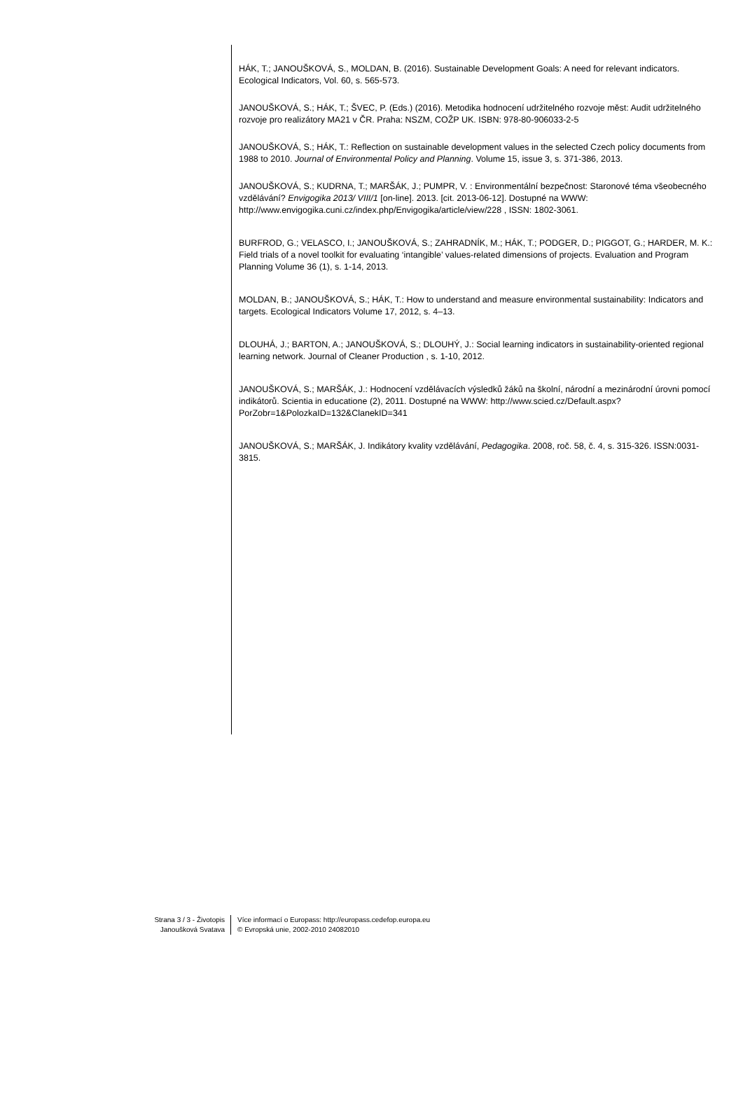HÁK, T.; JANOUŠKOVÁ, S., MOLDAN, B. (2016). Sustainable Development Goals: A need for relevant indicators. Ecological Indicators, Vol. 60, s. 565-573.
JANOUŠKOVÁ, S.; HÁK, T.; ŠVEC, P. (Eds.) (2016). Metodika hodnocení udržitelného rozvoje měst: Audit udržitelného rozvoje pro realizátory MA21 v ČR. Praha: NSZM, COŽP UK. ISBN: 978-80-906033-2-5
JANOUŠKOVÁ, S.; HÁK, T.: Reflection on sustainable development values in the selected Czech policy documents from 1988 to 2010. Journal of Environmental Policy and Planning. Volume 15, issue 3, s. 371-386, 2013.
JANOUŠKOVÁ, S.; KUDRNA, T.; MARŠÁK, J.; PUMPR, V. : Environmentální bezpečnost: Staronové téma všeobecného vzdělávání? Envigogika 2013/ VIII/1 [on-line]. 2013. [cit. 2013-06-12]. Dostupné na WWW: http://www.envigogika.cuni.cz/index.php/Envigogika/article/view/228 , ISSN: 1802-3061.
BURFROD, G.; VELASCO, I.; JANOUŠKOVÁ, S.; ZAHRADNÍK, M.; HÁK, T.; PODGER, D.; PIGGOT, G.; HARDER, M. K.: Field trials of a novel toolkit for evaluating ‘intangible’ values-related dimensions of projects. Evaluation and Program Planning Volume 36 (1), s. 1-14, 2013.
MOLDAN, B.; JANOUŠKOVÁ, S.; HÁK, T.: How to understand and measure environmental sustainability: Indicators and targets. Ecological Indicators Volume 17, 2012, s. 4–13.
DLOUHÁ, J.; BARTON, A.; JANOUŠKOVÁ, S.; DLOUHÝ, J.: Social learning indicators in sustainability-oriented regional learning network. Journal of Cleaner Production , s. 1-10, 2012.
JANOUŠKOVÁ, S.; MARŠÁK, J.: Hodnocení vzdělávacích výsledků žáků na školní, národní a mezinárodní úrovni pomocí indikátorů. Scientia in educatione (2), 2011. Dostupné na WWW: http://www.scied.cz/Default.aspx?PorZobr=1&PolozkaID=132&ClanekID=341
JANOUŠKOVÁ, S.; MARŠÁK, J. Indikátory kvality vzdělávání, Pedagogika. 2008, roč. 58, č. 4, s. 315-326. ISSN:0031-3815.
Strana 3 / 3 - Životopis
Janoušková Svatava
Více informací o Europass: http://europass.cedefop.europa.eu
© Evropská unie, 2002-2010 24082010